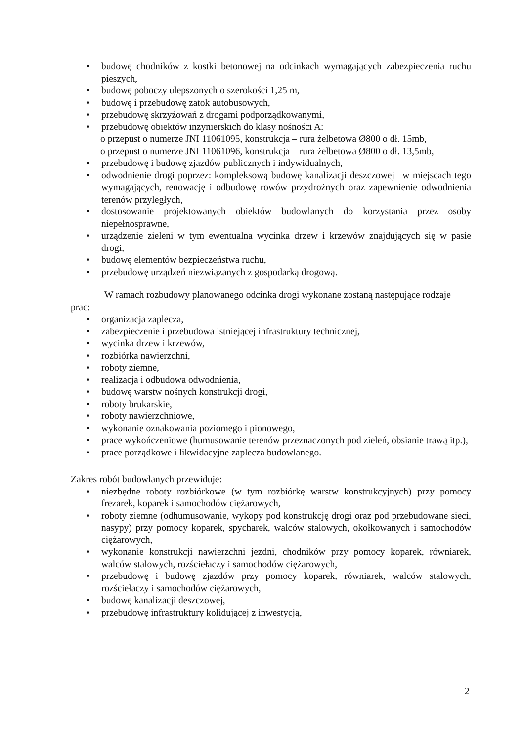• budowę chodników z kostki betonowej na odcinkach wymagających zabezpieczenia ruchu pieszych,
• budowę poboczy ulepszonych o szerokości 1,25 m,
• budowę i przebudowę zatok autobusowych,
• przebudowę skrzyżowań z drogami podporządkowanymi,
• przebudowę obiektów inżynierskich do klasy nośności A:
o przepust o numerze JNI 11061095, konstrukcja – rura żelbetowa Ø800 o dł. 15mb,
o przepust o numerze JNI 11061096, konstrukcja – rura żelbetowa Ø800 o dł. 13,5mb,
• przebudowę i budowę zjazdów publicznych i indywidualnych,
• odwodnienie drogi poprzez: kompleksową budowę kanalizacji deszczowej– w miejscach tego wymagających, renowację i odbudowę rowów przydrożnych oraz zapewnienie odwodnienia terenów przyległych,
• dostosowanie projektowanych obiektów budowlanych do korzystania przez osoby niepełnosprawne,
• urządzenie zieleni w tym ewentualna wycinka drzew i krzewów znajdujących się w pasie drogi,
• budowę elementów bezpieczeństwa ruchu,
• przebudowę urządzeń niezwiązanych z gospodarką drogową.
W ramach rozbudowy planowanego odcinka drogi wykonane zostaną następujące rodzaje prac:
• organizacja zaplecza,
• zabezpieczenie i przebudowa istniejącej infrastruktury technicznej,
• wycinka drzew i krzewów,
• rozbiórka nawierzchni,
• roboty ziemne,
• realizacja i odbudowa odwodnienia,
• budowę warstw nośnych konstrukcji drogi,
• roboty brukarskie,
• roboty nawierzchniowe,
• wykonanie oznakowania poziomego i pionowego,
• prace wykończeniowe (humusowanie terenów przeznaczonych pod zieleń, obsianie trawą itp.),
• prace porządkowe i likwidacyjne zaplecza budowlanego.
Zakres robót budowlanych przewiduje:
• niezbędne roboty rozbiórkowe (w tym rozbiórkę warstw konstrukcyjnych) przy pomocy frezarek, koparek i samochodów ciężarowych,
• roboty ziemne (odhumusowanie, wykopy pod konstrukcję drogi oraz pod przebudowane sieci, nasypy) przy pomocy koparek, spycharek, walców stalowych, okołkowanych i samochodów ciężarowych,
• wykonanie konstrukcji nawierzchni jezdni, chodników przy pomocy koparek, równiarek, walców stalowych, rozściełaczy i samochodów ciężarowych,
• przebudowę i budowę zjazdów przy pomocy koparek, równiarek, walców stalowych, rozściełaczy i samochodów ciężarowych,
• budowę kanalizacji deszczowej,
• przebudowę infrastruktury kolidującej z inwestycją,
2